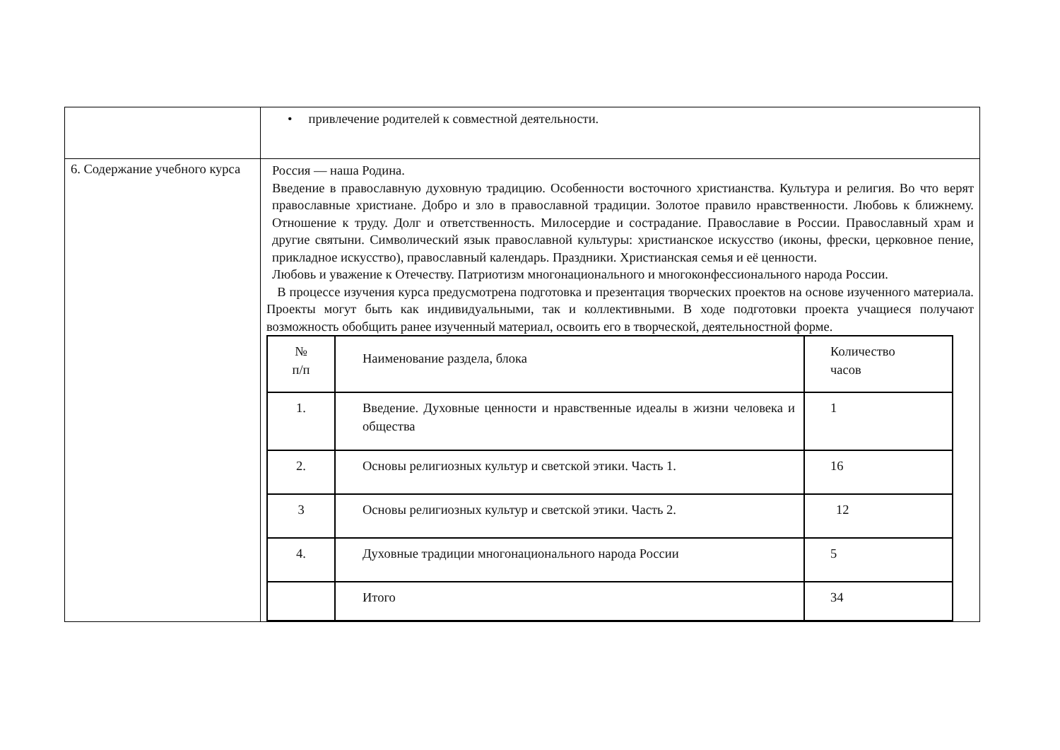| | • привлечение родителей к совместной деятельности. |
| 6. Содержание учебного курса | Россия — наша Родина. Введение в православную духовную традицию. Особенности восточного христианства. Культура и религия. Во что верят православные христиане. Добро и зло в православной традиции. Золотое правило нравственности. Любовь к ближнему. Отношение к труду. Долг и ответственность. Милосердие и сострадание. Православие в России. Православный храм и другие святыни. Символический язык православной культуры: христианское искусство (иконы, фрески, церковное пение, прикладное искусство), православный календарь. Праздники. Христианская семья и её ценности. Любовь и уважение к Отечеству. Патриотизм многонационального и многоконфессионального народа России. В процессе изучения курса предусмотрена подготовка и презентация творческих проектов на основе изученного материала. Проекты могут быть как индивидуальными, так и коллективными. В ходе подготовки проекта учащиеся получают возможность обобщить ранее изученный материал, освоить его в творческой, деятельностной форме. / № п/п / Наименование раздела, блока / Количество часов / / 1. / Введение. Духовные ценности и нравственные идеалы в жизни человека и общества / 1 / / 2. / Основы религиозных культур и светской этики. Часть 1. / 16 / / 3 / Основы религиозных культур и светской этики. Часть 2. / 12 / / 4. / Духовные традиции многонационального народа России / 5 / / / Итого / 34 / |